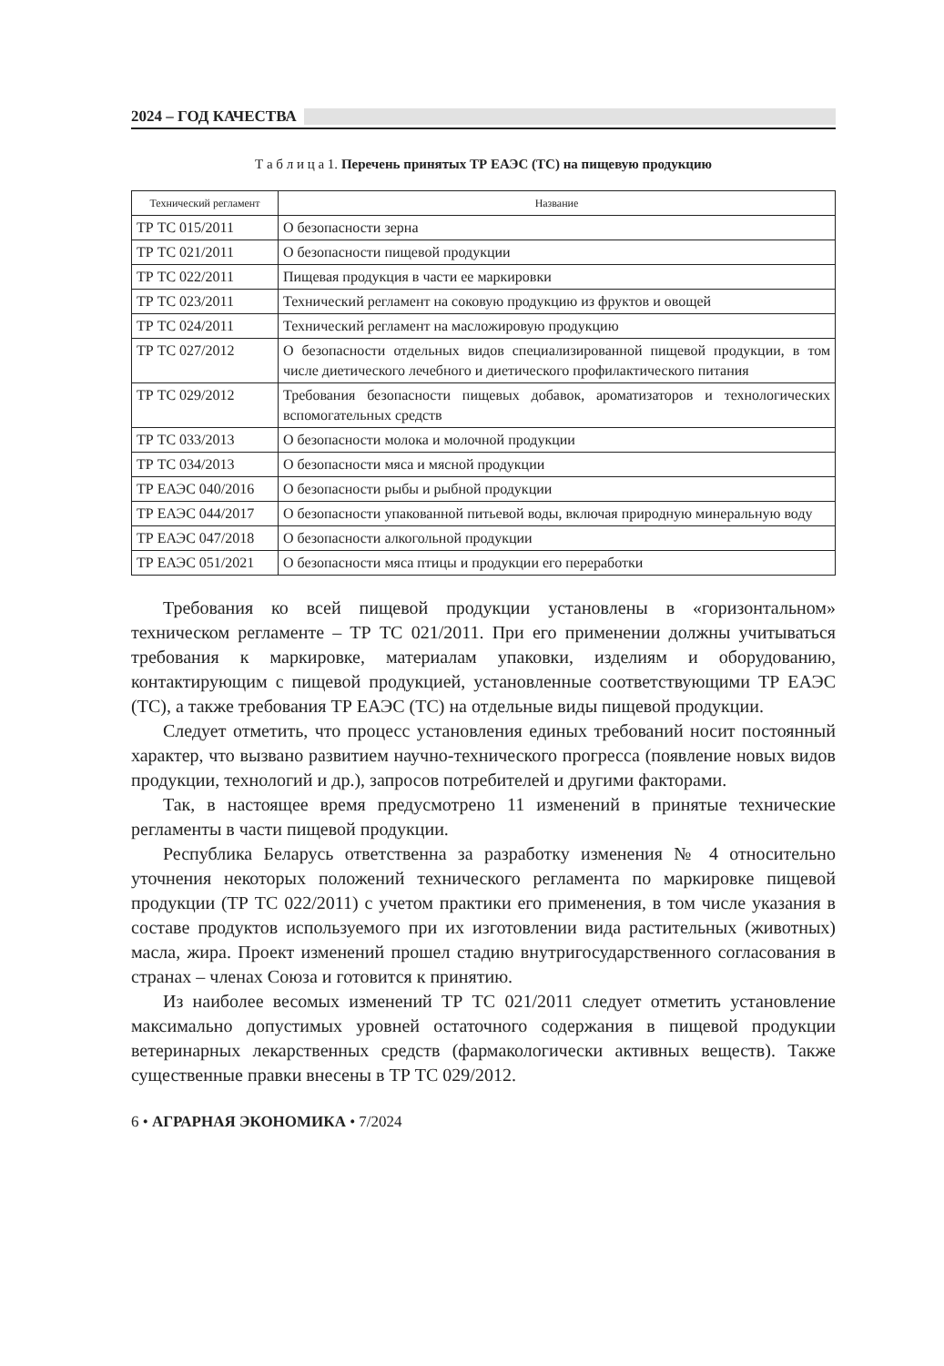2024 – ГОД КАЧЕСТВА
Т а б л и ц а 1. Перечень принятых ТР ЕАЭС (ТС) на пищевую продукцию
| Технический регламент | Название |
| --- | --- |
| ТР ТС 015/2011 | О безопасности зерна |
| ТР ТС 021/2011 | О безопасности пищевой продукции |
| ТР ТС 022/2011 | Пищевая продукция в части ее маркировки |
| ТР ТС 023/2011 | Технический регламент на соковую продукцию из фруктов и овощей |
| ТР ТС 024/2011 | Технический регламент на масложировую продукцию |
| ТР ТС 027/2012 | О безопасности отдельных видов специализированной пищевой продукции, в том числе диетического лечебного и диетического профилактического питания |
| ТР ТС 029/2012 | Требования безопасности пищевых добавок, ароматизаторов и технологических вспомогательных средств |
| ТР ТС 033/2013 | О безопасности молока и молочной продукции |
| ТР ТС 034/2013 | О безопасности мяса и мясной продукции |
| ТР ЕАЭС 040/2016 | О безопасности рыбы и рыбной продукции |
| ТР ЕАЭС 044/2017 | О безопасности упакованной питьевой воды, включая природную минеральную воду |
| ТР ЕАЭС 047/2018 | О безопасности алкогольной продукции |
| ТР ЕАЭС 051/2021 | О безопасности мяса птицы и продукции его переработки |
Требования ко всей пищевой продукции установлены в «горизонтальном» техническом регламенте – ТР ТС 021/2011. При его применении должны учитываться требования к маркировке, материалам упаковки, изделиям и оборудованию, контактирующим с пищевой продукцией, установленные соответствующими ТР ЕАЭС (ТС), а также требования ТР ЕАЭС (ТС) на отдельные виды пищевой продукции.
Следует отметить, что процесс установления единых требований носит постоянный характер, что вызвано развитием научно-технического прогресса (появление новых видов продукции, технологий и др.), запросов потребителей и другими факторами.
Так, в настоящее время предусмотрено 11 изменений в принятые технические регламенты в части пищевой продукции.
Республика Беларусь ответственна за разработку изменения № 4 относительно уточнения некоторых положений технического регламента по маркировке пищевой продукции (ТР ТС 022/2011) с учетом практики его применения, в том числе указания в составе продуктов используемого при их изготовлении вида растительных (животных) масла, жира. Проект изменений прошел стадию внутригосударственного согласования в странах – членах Союза и готовится к принятию.
Из наиболее весомых изменений ТР ТС 021/2011 следует отметить установление максимально допустимых уровней остаточного содержания в пищевой продукции ветеринарных лекарственных средств (фармакологически активных веществ). Также существенные правки внесены в ТР ТС 029/2012.
6 • АГРАРНАЯ ЭКОНОМИКА • 7/2024